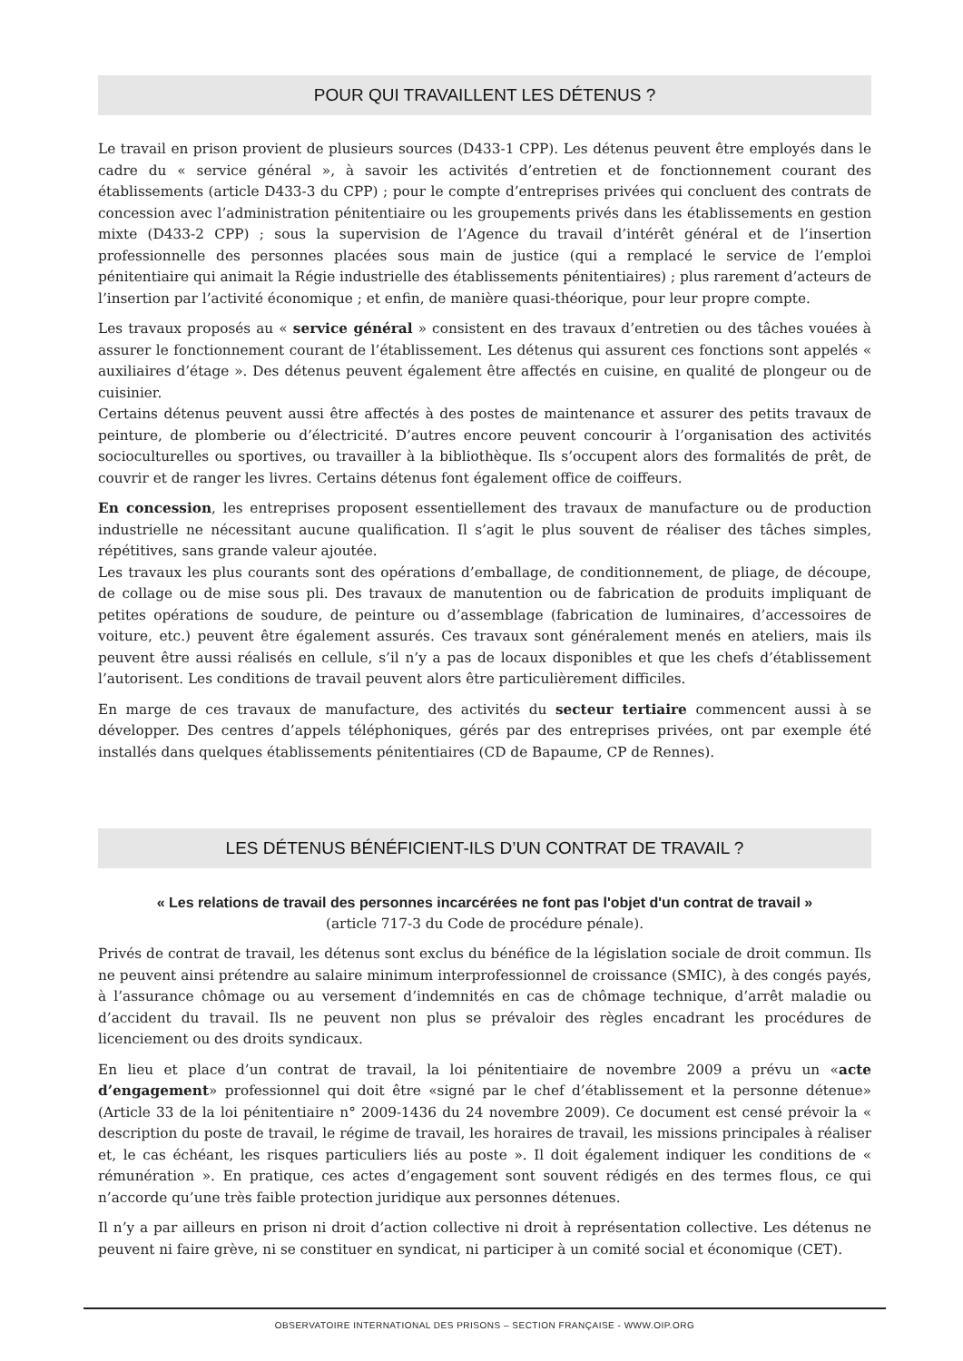POUR QUI TRAVAILLENT LES DÉTENUS ?
Le travail en prison provient de plusieurs sources (D433-1 CPP). Les détenus peuvent être employés dans le cadre du « service général », à savoir les activités d’entretien et de fonctionnement courant des établissements (article D433-3 du CPP) ; pour le compte d’entreprises privées qui concluent des contrats de concession avec l’administration pénitentiaire ou les groupements privés dans les établissements en gestion mixte (D433-2 CPP) ; sous la supervision de l’Agence du travail d’intérêt général et de l’insertion professionnelle des personnes placées sous main de justice (qui a remplacé le service de l’emploi pénitentiaire qui animait la Régie industrielle des établissements pénitentiaires) ; plus rarement d’acteurs de l’insertion par l’activité économique ; et enfin, de manière quasi-théorique, pour leur propre compte.
Les travaux proposés au « service général » consistent en des travaux d’entretien ou des tâches vouées à assurer le fonctionnement courant de l’établissement. Les détenus qui assurent ces fonctions sont appelés « auxiliaires d’étage ». Des détenus peuvent également être affectés en cuisine, en qualité de plongeur ou de cuisinier.
Certains détenus peuvent aussi être affectés à des postes de maintenance et assurer des petits travaux de peinture, de plomberie ou d’électricité. D’autres encore peuvent concourir à l’organisation des activités socioculturelles ou sportives, ou travailler à la bibliothèque. Ils s’occupent alors des formalités de prêt, de couvrir et de ranger les livres. Certains détenus font également office de coiffeurs.
En concession, les entreprises proposent essentiellement des travaux de manufacture ou de production industrielle ne nécessitant aucune qualification. Il s’agit le plus souvent de réaliser des tâches simples, répétitives, sans grande valeur ajoutée.
Les travaux les plus courants sont des opérations d’emballage, de conditionnement, de pliage, de découpe, de collage ou de mise sous pli. Des travaux de manutention ou de fabrication de produits impliquant de petites opérations de soudure, de peinture ou d’assemblage (fabrication de luminaires, d’accessoires de voiture, etc.) peuvent être également assurés. Ces travaux sont généralement menés en ateliers, mais ils peuvent être aussi réalisés en cellule, s’il n’y a pas de locaux disponibles et que les chefs d’établissement l’autorisent. Les conditions de travail peuvent alors être particulièrement difficiles.
En marge de ces travaux de manufacture, des activités du secteur tertiaire commencent aussi à se développer. Des centres d’appels téléphoniques, gérés par des entreprises privées, ont par exemple été installés dans quelques établissements pénitentiaires (CD de Bapaume, CP de Rennes).
LES DÉTENUS BÉNÉFICIENT-ILS D’UN CONTRAT DE TRAVAIL ?
« Les relations de travail des personnes incarcérées ne font pas l'objet d'un contrat de travail »
(article 717-3 du Code de procédure pénale).
Privés de contrat de travail, les détenus sont exclus du bénéfice de la législation sociale de droit commun. Ils ne peuvent ainsi prétendre au salaire minimum interprofessionnel de croissance (SMIC), à des congés payés, à l’assurance chômage ou au versement d’indemnités en cas de chômage technique, d’arrêt maladie ou d’accident du travail. Ils ne peuvent non plus se prévaloir des règles encadrant les procédures de licenciement ou des droits syndicaux.
En lieu et place d’un contrat de travail, la loi pénitentiaire de novembre 2009 a prévu un «acte d’engagement» professionnel qui doit être «signé par le chef d’établissement et la personne détenue» (Article 33 de la loi pénitentiaire n° 2009-1436 du 24 novembre 2009). Ce document est censé prévoir la « description du poste de travail, le régime de travail, les horaires de travail, les missions principales à réaliser et, le cas échéant, les risques particuliers liés au poste ». Il doit également indiquer les conditions de « rémunération ». En pratique, ces actes d’engagement sont souvent rédigés en des termes flous, ce qui n’accorde qu’une très faible protection juridique aux personnes détenues.
Il n’y a par ailleurs en prison ni droit d’action collective ni droit à représentation collective. Les détenus ne peuvent ni faire grève, ni se constituer en syndicat, ni participer à un comité social et économique (CET).
OBSERVATOIRE INTERNATIONAL DES PRISONS – SECTION FRANÇAISE - WWW.OIP.ORG